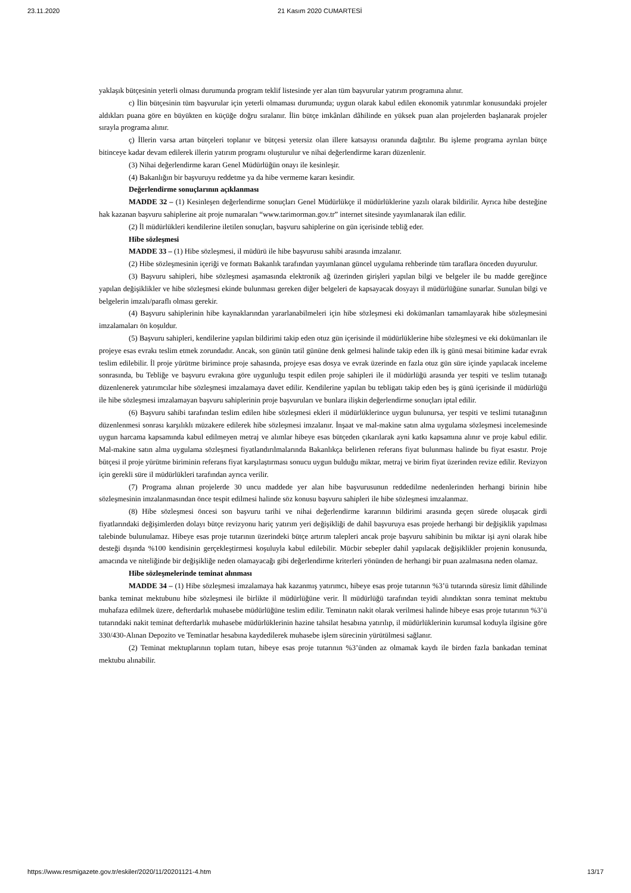23.11.2020 21 Kasım 2020 CUMARTESİ
yaklaşık bütçesinin yeterli olması durumunda program teklif listesinde yer alan tüm başvurular yatırım programına alınır.
c) İlin bütçesinin tüm başvurular için yeterli olmaması durumunda; uygun olarak kabul edilen ekonomik yatırımlar konusundaki projeler aldıkları puana göre en büyükten en küçüğe doğru sıralanır. İlin bütçe imkânları dâhilinde en yüksek puan alan projelerden başlanarak projeler sırayla programa alınır.
ç) İllerin varsa artan bütçeleri toplanır ve bütçesi yetersiz olan illere katsayısı oranında dağıtılır. Bu işleme programa ayrılan bütçe bitinceye kadar devam edilerek illerin yatırım programı oluşturulur ve nihai değerlendirme kararı düzenlenir.
(3) Nihai değerlendirme kararı Genel Müdürlüğün onayı ile kesinleşir.
(4) Bakanlığın bir başvuruyu reddetme ya da hibe vermeme kararı kesindir.
Değerlendirme sonuçlarının açıklanması
MADDE 32 – (1) Kesinleşen değerlendirme sonuçları Genel Müdürlükçe il müdürlüklerine yazılı olarak bildirilir. Ayrıca hibe desteğine hak kazanan başvuru sahiplerine ait proje numaraları “www.tarimorman.gov.tr” internet sitesinde yayımlanarak ilan edilir.
(2) İl müdürlükleri kendilerine iletilen sonuçları, başvuru sahiplerine on gün içerisinde tebliğ eder.
Hibe sözleşmesi
MADDE 33 – (1) Hibe sözleşmesi, il müdürü ile hibe başvurusu sahibi arasında imzalanır.
(2) Hibe sözleşmesinin içeriği ve formatı Bakanlık tarafından yayımlanan güncel uygulama rehberinde tüm taraflara önceden duyurulur.
(3) Başvuru sahipleri, hibe sözleşmesi aşamasında elektronik ağ üzerinden girişleri yapılan bilgi ve belgeler ile bu madde gereğince yapılan değişiklikler ve hibe sözleşmesi ekinde bulunması gereken diğer belgeleri de kapsayacak dosyayı il müdürlüğüne sunarlar. Sunulan bilgi ve belgelerin imzalı/paraflı olması gerekir.
(4) Başvuru sahiplerinin hibe kaynaklarından yararlanabilmeleri için hibe sözleşmesi eki dokümanları tamamlayarak hibe sözleşmesini imzalamaları ön koşuldur.
(5) Başvuru sahipleri, kendilerine yapılan bildirimi takip eden otuz gün içerisinde il müdürlüklerine hibe sözleşmesi ve eki dokümanları ile projeye esas evrakı teslim etmek zorundadır. Ancak, son günün tatil gününe denk gelmesi halinde takip eden ilk iş günü mesai bitimine kadar evrak teslim edilebilir. İl proje yürütme birimince proje sahasında, projeye esas dosya ve evrak üzerinde en fazla otuz gün süre içinde yapılacak inceleme sonrasında, bu Tebliğe ve başvuru evrakına göre uygunluğu tespit edilen proje sahipleri ile il müdürlüğü arasında yer tespiti ve teslim tutanağı düzenlenerek yatırımcılar hibe sözleşmesi imzalamaya davet edilir. Kendilerine yapılan bu tebligatı takip eden beş iş günü içerisinde il müdürlüğü ile hibe sözleşmesi imzalamayan başvuru sahiplerinin proje başvuruları ve bunlara ilişkin değerlendirme sonuçları iptal edilir.
(6) Başvuru sahibi tarafından teslim edilen hibe sözleşmesi ekleri il müdürlüklerince uygun bulunursa, yer tespiti ve teslimi tutanağının düzenlenmesi sonrası karşılıklı müzakere edilerek hibe sözleşmesi imzalanır. İnşaat ve mal-makine satın alma uygulama sözleşmesi incelemesinde uygun harcama kapsamında kabul edilmeyen metraj ve alımlar hibeye esas bütçeden çıkarılarak ayni katkı kapsamına alınır ve proje kabul edilir. Mal-makine satın alma uygulama sözleşmesi fiyatlandırılmalarında Bakanlıkça belirlenen referans fiyat bulunması halinde bu fiyat esastır. Proje bütçesi il proje yürütme biriminin referans fiyat karşılaştırması sonucu uygun bulduğu miktar, metraj ve birim fiyat üzerinden revize edilir. Revizyon için gerekli süre il müdürlükleri tarafından ayrıca verilir.
(7) Programa alınan projelerde 30 uncu maddede yer alan hibe başvurusunun reddedilme nedenlerinden herhangi birinin hibe sözleşmesinin imzalanmasından önce tespit edilmesi halinde söz konusu başvuru sahipleri ile hibe sözleşmesi imzalanmaz.
(8) Hibe sözleşmesi öncesi son başvuru tarihi ve nihai değerlendirme kararının bildirimi arasında geçen sürede oluşacak girdi fiyatlarındaki değişimlerden dolayı bütçe revizyonu hariç yatırım yeri değişikliği de dahil başvuruya esas projede herhangi bir değişiklik yapılması talebinde bulunulamaz. Hibeye esas proje tutarının üzerindeki bütçe artırım talepleri ancak proje başvuru sahibinin bu miktar işi ayni olarak hibe desteği dışında %100 kendisinin gerçekleştirmesi koşuluyla kabul edilebilir. Mücbir sebepler dahil yapılacak değişiklikler projenin konusunda, amacında ve niteliğinde bir değişikliğe neden olamayacağı gibi değerlendirme kriterleri yönünden de herhangi bir puan azalmasına neden olamaz.
Hibe sözleşmelerinde teminat alınması
MADDE 34 – (1) Hibe sözleşmesi imzalamaya hak kazanmış yatırımcı, hibeye esas proje tutarının %3’ü tutarında süresiz limit dâhilinde banka teminat mektubunu hibe sözleşmesi ile birlikte il müdürlüğüne verir. İl müdürlüğü tarafından teyidi alındıktan sonra teminat mektubu muhafaza edilmek üzere, defterdarlık muhasebe müdürlüğüne teslim edilir. Teminatın nakit olarak verilmesi halinde hibeye esas proje tutarının %3’ü tutarındaki nakit teminat defterdarlık muhasebe müdürlüklerinin hazine tahsilat hesabına yatırılıp, il müdürlüklerinin kurumsal koduyla ilgisine göre 330/430-Alınan Depozito ve Teminatlar hesabına kaydedilerek muhasebe işlem sürecinin yürütülmesi sağlanır.
(2) Teminat mektuplarının toplam tutarı, hibeye esas proje tutarının %3’ünden az olmamak kaydı ile birden fazla bankadan teminat mektubu alınabilir.
https://www.resmigazete.gov.tr/eskiler/2020/11/20201121-4.htm 13/17